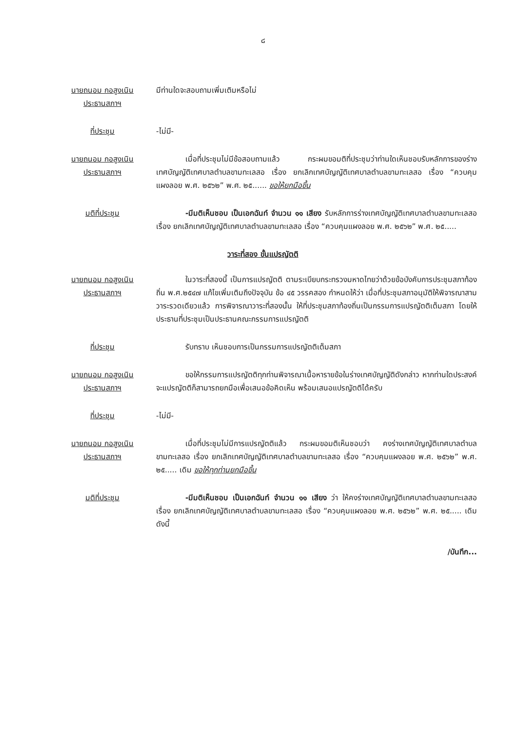๘
นายถนอม กอสูงเนิน
ประธานสภาฯ
มีท่านใดจะสอบถามเพิ่มเติมหรือไม่
ที่ประชุม -ไม่มี-
นายถนอม กอสูงเนิน
ประธานสภาฯ
เมื่อที่ประชุมไม่มีข้อสอบถามแล้ว กระผมขอมติที่ประชุมว่าท่านใดเห็นชอบรับหลักการของร่างเทศบัญญัติเทศบาลตำบลขามทะเลสอ เรื่อง ยกเลิกเทศบัญญัติเทศบาลตำบลขามทะเลสอ เรื่อง “ควบคุมแผงลอย พ.ศ. ๒๕๖๒” พ.ศ. ๒๕...... ขอให้ยกมือขึ้น
มติที่ประชุม -มีมติเห็นชอบ เป็นเอกฉันท์ จำนวน ๑๑ เสียง รับหลักการร่างเทศบัญญัติเทศบาลตำบลขามทะเลสอ เรื่อง ยกเลิกเทศบัญญัติเทศบาลตำบลขามทะเลสอ เรื่อง “ควบคุมแผงลอย พ.ศ. ๒๕๖๒” พ.ศ. ๒๕.....
วาระที่สอง ขั้นแปรญัตติ
นายถนอม กอสูงเนิน
ประธานสภาฯ
ในวาระที่สองนี้ เป็นการแปรญัตติ ตามระเบียบกระทรวงมหาดไทยว่าด้วยข้อบังคับการประชุมสภาท้องถิ่น พ.ศ.๒๕๔๗ แก้ไขเพิ่มเติมถึงปัจจุบัน ข้อ ๔๕ วรรคสอง กำหนดให้ว่า เมื่อที่ประชุมสภาอนุมัติให้พิจารณาสามวาระรวดเดียวแล้ว การพิจารณาวาระที่สองนั้น ให้ที่ประชุมสภาท้องถิ่นเป็นกรรมการแปรญัตติเต็มสภา โดยให้ประธานที่ประชุมเป็นประธานคณะกรรมการแปรญัตติ
ที่ประชุม รับทราบ เห็นชอบการเป็นกรรมการแปรญัตติเต็มสภา
นายถนอม กอสูงเนิน
ประธานสภาฯ
ขอให้กรรมการแปรญัตติทุกท่านพิจารณาเนื้อหารายข้อในร่างเทศบัญญัติดังกล่าว หากท่านใดประสงค์จะแปรญัตติก็สามารถยกมือเพื่อเสนอข้อคิดเห็น พร้อมเสนอแปรญัตติได้ครับ
ที่ประชุม -ไม่มี-
นายถนอม กอสูงเนิน
ประธานสภาฯ
เมื่อที่ประชุมไม่มีการแปรญัตติแล้ว กระผมขอมติเห็นชอบว่า คงร่างเทศบัญญัติเทศบาลตำบลขามทะเลสอ เรื่อง ยกเลิกเทศบัญญัติเทศบาลตำบลขามทะเลสอ เรื่อง “ควบคุมแผงลอย พ.ศ. ๒๕๖๒” พ.ศ. ๒๕..... เดิม ขอให้ทุกท่านยกมือขึ้น
มติที่ประชุม -มีมติเห็นชอบ เป็นเอกฉันท์ จำนวน ๑๑ เสียง ว่า ให้คงร่างเทศบัญญัติเทศบาลตำบลขามทะเลสอ เรื่อง ยกเลิกเทศบัญญัติเทศบาลตำบลขามทะเลสอ เรื่อง “ควบคุมแผงลอย พ.ศ. ๒๕๖๒” พ.ศ. ๒๕..... เดิม ดังนี้
/บันทึก...